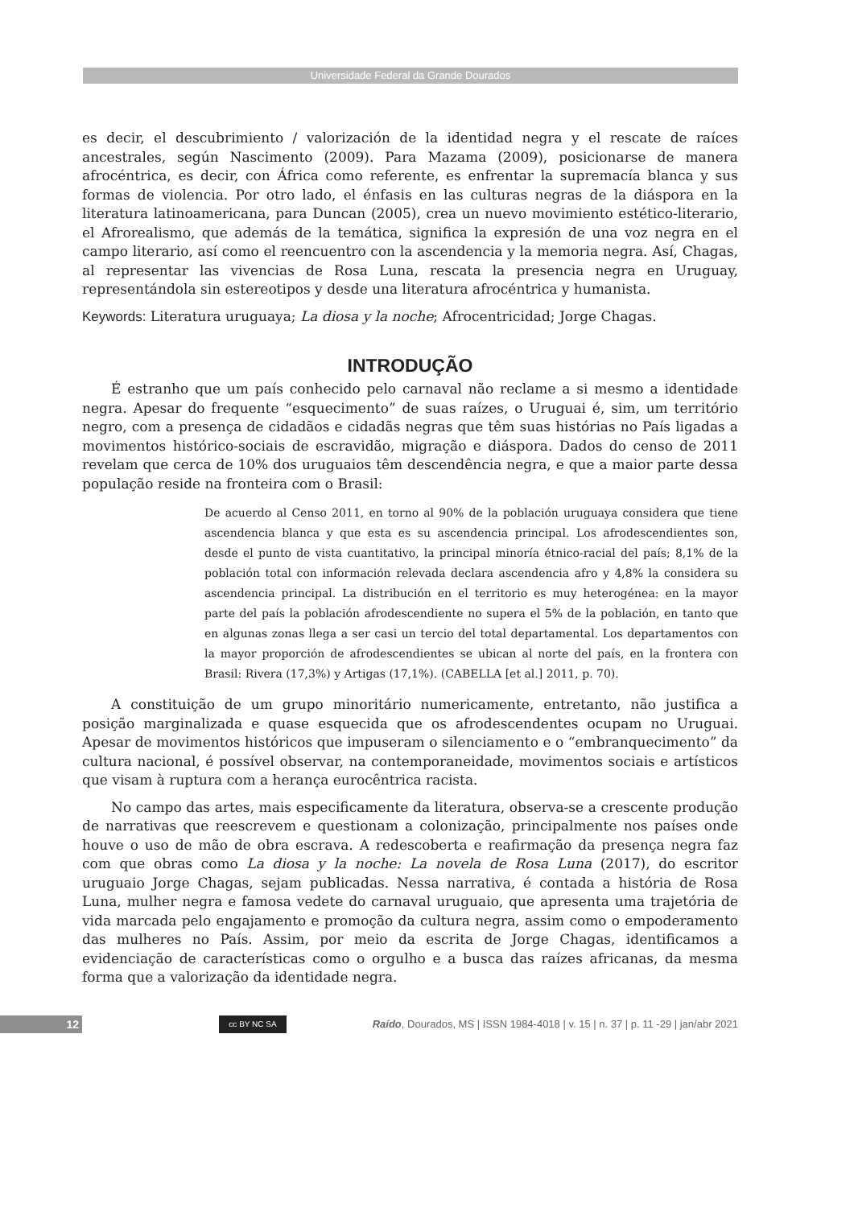Universidade Federal da Grande Dourados
es decir, el descubrimiento / valorización de la identidad negra y el rescate de raíces ancestrales, según Nascimento (2009). Para Mazama (2009), posicionarse de manera afrocéntrica, es decir, con África como referente, es enfrentar la supremacía blanca y sus formas de violencia. Por otro lado, el énfasis en las culturas negras de la diáspora en la literatura latinoamericana, para Duncan (2005), crea un nuevo movimiento estético-literario, el Afrorealismo, que además de la temática, significa la expresión de una voz negra en el campo literario, así como el reencuentro con la ascendencia y la memoria negra. Así, Chagas, al representar las vivencias de Rosa Luna, rescata la presencia negra en Uruguay, representándola sin estereotipos y desde una literatura afrocéntrica y humanista.
Keywords: Literatura uruguaya; La diosa y la noche; Afrocentricidad; Jorge Chagas.
INTRODUÇÃO
É estranho que um país conhecido pelo carnaval não reclame a si mesmo a identidade negra. Apesar do frequente “esquecimento” de suas raízes, o Uruguai é, sim, um território negro, com a presença de cidadãos e cidadãs negras que têm suas histórias no País ligadas a movimentos histórico-sociais de escravidão, migração e diáspora. Dados do censo de 2011 revelam que cerca de 10% dos uruguaios têm descendência negra, e que a maior parte dessa população reside na fronteira com o Brasil:
De acuerdo al Censo 2011, en torno al 90% de la población uruguaya considera que tiene ascendencia blanca y que esta es su ascendencia principal. Los afrodescendientes son, desde el punto de vista cuantitativo, la principal minoría étnico-racial del país; 8,1% de la población total con información relevada declara ascendencia afro y 4,8% la considera su ascendencia principal. La distribución en el territorio es muy heterogénea: en la mayor parte del país la población afrodescendiente no supera el 5% de la población, en tanto que en algunas zonas llega a ser casi un tercio del total departamental. Los departamentos con la mayor proporción de afrodescendientes se ubican al norte del país, en la frontera con Brasil: Rivera (17,3%) y Artigas (17,1%). (CABELLA [et al.] 2011, p. 70).
A constituição de um grupo minoritário numericamente, entretanto, não justifica a posição marginalizada e quase esquecida que os afrodescendentes ocupam no Uruguai. Apesar de movimentos históricos que impuseram o silenciamento e o “embranquecimento” da cultura nacional, é possível observar, na contemporaneidade, movimentos sociais e artísticos que visam à ruptura com a herança eurocêntrica racista.
No campo das artes, mais especificamente da literatura, observa-se a crescente produção de narrativas que reescrevem e questionam a colonização, principalmente nos países onde houve o uso de mão de obra escrava. A redescoberta e reafirmação da presença negra faz com que obras como La diosa y la noche: La novela de Rosa Luna (2017), do escritor uruguaio Jorge Chagas, sejam publicadas. Nessa narrativa, é contada a história de Rosa Luna, mulher negra e famosa vedete do carnaval uruguaio, que apresenta uma trajetória de vida marcada pelo engajamento e promoção da cultura negra, assim como o empoderamento das mulheres no País. Assim, por meio da escrita de Jorge Chagas, identificamos a evidenciação de características como o orgulho e a busca das raízes africanas, da mesma forma que a valorização da identidade negra.
12 cc BY NC SA
Raído, Dourados, MS | ISSN 1984-4018 | v. 15 | n. 37 | p. 11 -29 | jan/abr 2021